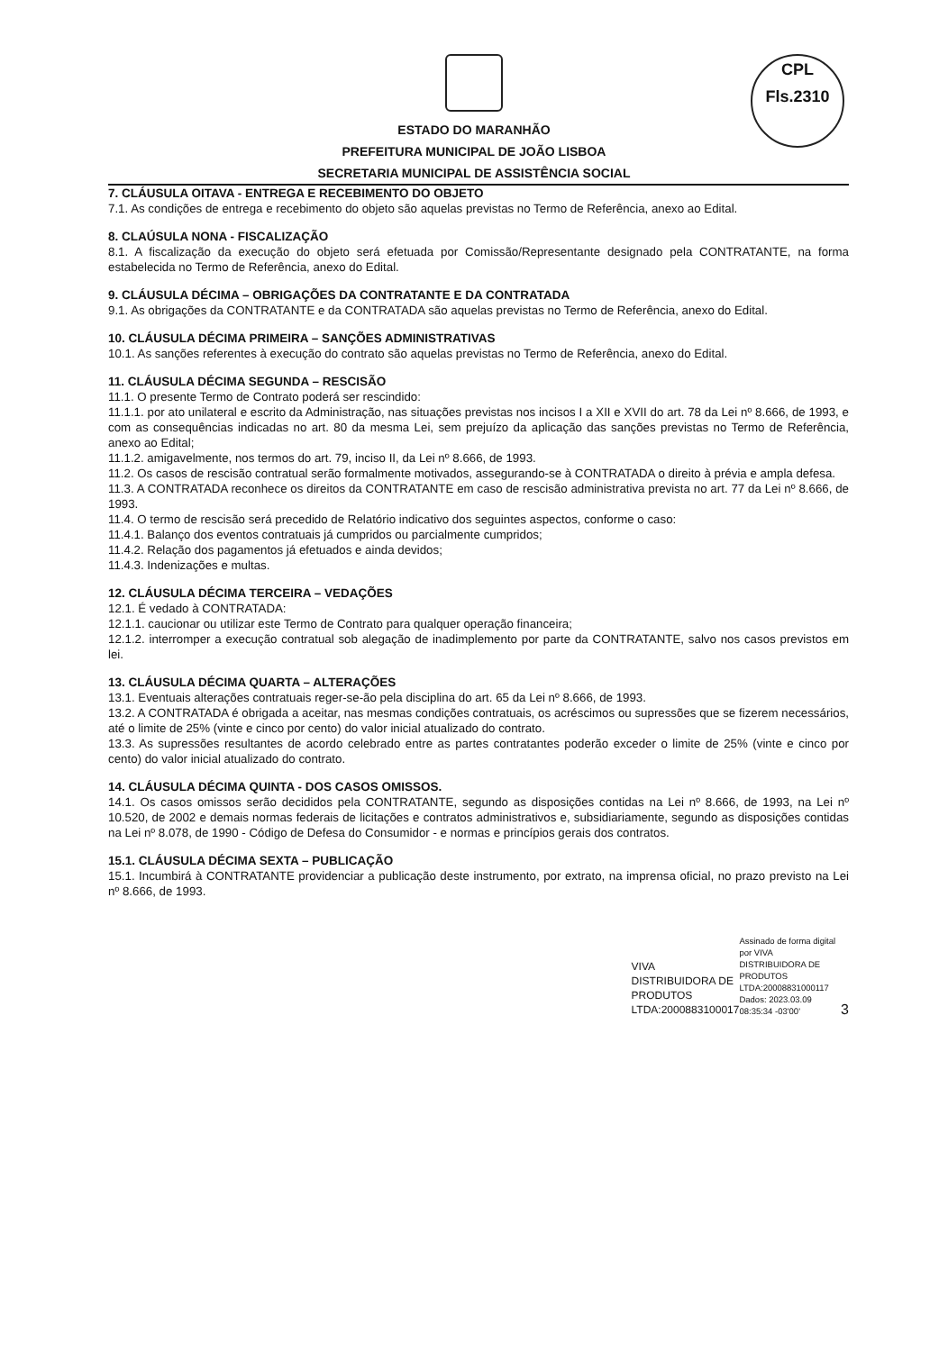CPL
Fls.2310
ESTADO DO MARANHÃO
PREFEITURA MUNICIPAL DE JOÃO LISBOA
SECRETARIA MUNICIPAL DE ASSISTÊNCIA SOCIAL
7. CLÁUSULA OITAVA - ENTREGA E RECEBIMENTO DO OBJETO
7.1. As condições de entrega e recebimento do objeto são aquelas previstas no Termo de Referência, anexo ao Edital.
8. CLAÚSULA NONA - FISCALIZAÇÃO
8.1. A fiscalização da execução do objeto será efetuada por Comissão/Representante designado pela CONTRATANTE, na forma estabelecida no Termo de Referência, anexo do Edital.
9. CLÁUSULA DÉCIMA – OBRIGAÇÕES DA CONTRATANTE E DA CONTRATADA
9.1. As obrigações da CONTRATANTE e da CONTRATADA são aquelas previstas no Termo de Referência, anexo do Edital.
10. CLÁUSULA DÉCIMA PRIMEIRA – SANÇÕES ADMINISTRATIVAS
10.1. As sanções referentes à execução do contrato são aquelas previstas no Termo de Referência, anexo do Edital.
11. CLÁUSULA DÉCIMA SEGUNDA – RESCISÃO
11.1. O presente Termo de Contrato poderá ser rescindido:
11.1.1. por ato unilateral e escrito da Administração, nas situações previstas nos incisos I a XII e XVII do art. 78 da Lei nº 8.666, de 1993, e com as consequências indicadas no art. 80 da mesma Lei, sem prejuízo da aplicação das sanções previstas no Termo de Referência, anexo ao Edital;
11.1.2. amigavelmente, nos termos do art. 79, inciso II, da Lei nº 8.666, de 1993.
11.2. Os casos de rescisão contratual serão formalmente motivados, assegurando-se à CONTRATADA o direito à prévia e ampla defesa.
11.3. A CONTRATADA reconhece os direitos da CONTRATANTE em caso de rescisão administrativa prevista no art. 77 da Lei nº 8.666, de 1993.
11.4. O termo de rescisão será precedido de Relatório indicativo dos seguintes aspectos, conforme o caso:
11.4.1. Balanço dos eventos contratuais já cumpridos ou parcialmente cumpridos;
11.4.2. Relação dos pagamentos já efetuados e ainda devidos;
11.4.3. Indenizações e multas.
12. CLÁUSULA DÉCIMA TERCEIRA – VEDAÇÕES
12.1. É vedado à CONTRATADA:
12.1.1. caucionar ou utilizar este Termo de Contrato para qualquer operação financeira;
12.1.2. interromper a execução contratual sob alegação de inadimplemento por parte da CONTRATANTE, salvo nos casos previstos em lei.
13. CLÁUSULA DÉCIMA QUARTA – ALTERAÇÕES
13.1. Eventuais alterações contratuais reger-se-ão pela disciplina do art. 65 da Lei nº 8.666, de 1993.
13.2. A CONTRATADA é obrigada a aceitar, nas mesmas condições contratuais, os acréscimos ou supressões que se fizerem necessários, até o limite de 25% (vinte e cinco por cento) do valor inicial atualizado do contrato.
13.3. As supressões resultantes de acordo celebrado entre as partes contratantes poderão exceder o limite de 25% (vinte e cinco por cento) do valor inicial atualizado do contrato.
14. CLÁUSULA DÉCIMA QUINTA - DOS CASOS OMISSOS.
14.1. Os casos omissos serão decididos pela CONTRATANTE, segundo as disposições contidas na Lei nº 8.666, de 1993, na Lei nº 10.520, de 2002 e demais normas federais de licitações e contratos administrativos e, subsidiariamente, segundo as disposições contidas na Lei nº 8.078, de 1990 - Código de Defesa do Consumidor - e normas e princípios gerais dos contratos.
15.1. CLÁUSULA DÉCIMA SEXTA – PUBLICAÇÃO
15.1. Incumbirá à CONTRATANTE providenciar a publicação deste instrumento, por extrato, na imprensa oficial, no prazo previsto na Lei nº 8.666, de 1993.
VIVA DISTRIBUIDORA DE PRODUTOS LTDA:2000883100017
Assinado de forma digital por VIVA DISTRIBUIDORA DE PRODUTOS LTDA:20008831000117 Dados: 2023.03.09 08:35:34 -03'00'
3